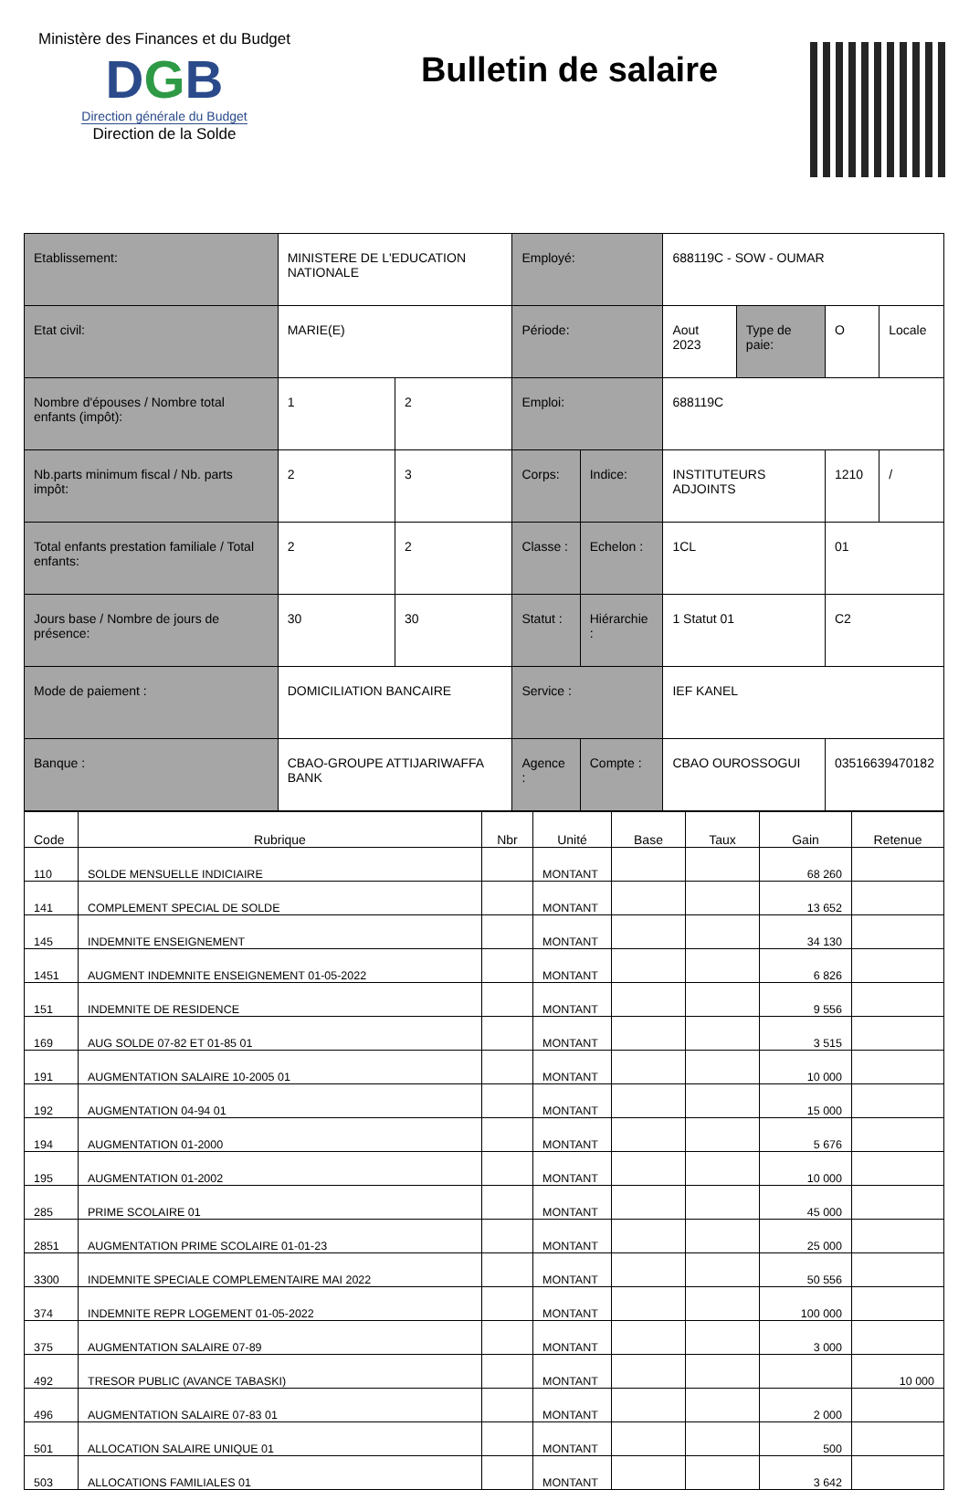Ministère des Finances et du Budget
DGB
Direction générale du Budget
Direction de la Solde
Bulletin de salaire
| Etablissement: | MINISTERE DE L'EDUCATION NATIONALE | | Employé: | | 688119C - SOW - OUMAR | | | |
| Etat civil: | MARIE(E) | | Période: | | Aout 2023 | Type de paie: | O | Locale |
| Nombre d'épouses / Nombre total enfants (impôt): | 1 | 2 | Emploi: | | 688119C | | | |
| Nb.parts minimum fiscal / Nb. parts impôt: | 2 | 3 | Corps: | Indice: | INSTITUTEURS ADJOINTS | | 1210 | / |
| Total enfants prestation familiale / Total enfants: | 2 | 2 | Classe : | Echelon : | 1CL | | 01 | |
| Jours base / Nombre de jours de présence: | 30 | 30 | Statut : | Hiérarchie : | 1 Statut 01 | | C2 | |
| Mode de paiement : | DOMICILIATION BANCAIRE | | Service : | | IEF KANEL | | | |
| Banque : | CBAO-GROUPE ATTIJARIWAFFA BANK | | Agence : | Compte : | CBAO OUROSSOGUI | | 03516639470182 | |
| Code | Rubrique | Nbr | Unité | Base | Taux | Gain | Retenue |
| --- | --- | --- | --- | --- | --- | --- | --- |
| 110 | SOLDE MENSUELLE INDICIAIRE | | MONTANT | | | 68 260 | |
| 141 | COMPLEMENT SPECIAL DE SOLDE | | MONTANT | | | 13 652 | |
| 145 | INDEMNITE ENSEIGNEMENT | | MONTANT | | | 34 130 | |
| 1451 | AUGMENT INDEMNITE ENSEIGNEMENT 01-05-2022 | | MONTANT | | | 6 826 | |
| 151 | INDEMNITE DE RESIDENCE | | MONTANT | | | 9 556 | |
| 169 | AUG SOLDE 07-82 ET 01-85 01 | | MONTANT | | | 3 515 | |
| 191 | AUGMENTATION SALAIRE 10-2005 01 | | MONTANT | | | 10 000 | |
| 192 | AUGMENTATION 04-94 01 | | MONTANT | | | 15 000 | |
| 194 | AUGMENTATION 01-2000 | | MONTANT | | | 5 676 | |
| 195 | AUGMENTATION 01-2002 | | MONTANT | | | 10 000 | |
| 285 | PRIME SCOLAIRE 01 | | MONTANT | | | 45 000 | |
| 2851 | AUGMENTATION PRIME SCOLAIRE 01-01-23 | | MONTANT | | | 25 000 | |
| 3300 | INDEMNITE SPECIALE COMPLEMENTAIRE MAI 2022 | | MONTANT | | | 50 556 | |
| 374 | INDEMNITE REPR LOGEMENT 01-05-2022 | | MONTANT | | | 100 000 | |
| 375 | AUGMENTATION SALAIRE 07-89 | | MONTANT | | | 3 000 | |
| 492 | TRESOR PUBLIC (AVANCE TABASKI) | | MONTANT | | | | 10 000 |
| 496 | AUGMENTATION SALAIRE 07-83 01 | | MONTANT | | | 2 000 | |
| 501 | ALLOCATION SALAIRE UNIQUE 01 | | MONTANT | | | 500 | |
| 503 | ALLOCATIONS FAMILIALES 01 | | MONTANT | | | 3 642 | |